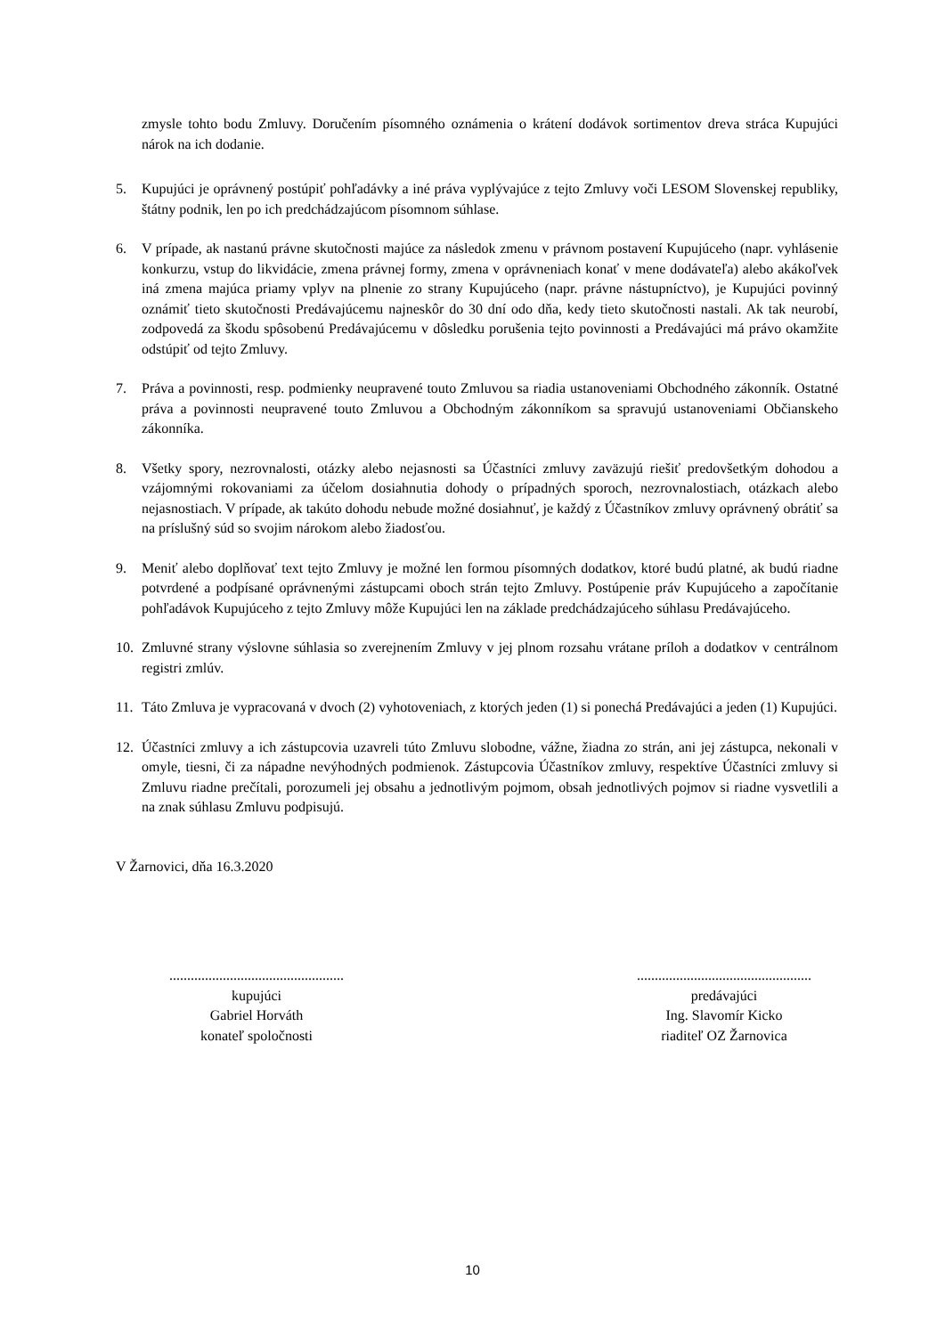zmysle tohto bodu Zmluvy. Doručením písomného oznámenia o krátení dodávok sortimentov dreva stráca Kupujúci nárok na ich dodanie.
5. Kupujúci je oprávnený postúpiť pohľadávky a iné práva vyplývajúce z tejto Zmluvy voči LESOM Slovenskej republiky, štátny podnik, len po ich predchádzajúcom písomnom súhlase.
6. V prípade, ak nastanú právne skutočnosti majúce za následok zmenu v právnom postavení Kupujúceho (napr. vyhlásenie konkurzu, vstup do likvidácie, zmena právnej formy, zmena v oprávneniach konať v mene dodávateľa) alebo akákoľvek iná zmena majúca priamy vplyv na plnenie zo strany Kupujúceho (napr. právne nástupníctvo), je Kupujúci povinný oznámiť tieto skutočnosti Predávajúcemu najneskôr do 30 dní odo dňa, kedy tieto skutočnosti nastali. Ak tak neurobí, zodpovedá za škodu spôsobenú Predávajúcemu v dôsledku porušenia tejto povinnosti a Predávajúci má právo okamžite odstúpiť od tejto Zmluvy.
7. Práva a povinnosti, resp. podmienky neupravené touto Zmluvou sa riadia ustanoveniami Obchodného zákonník. Ostatné práva a povinnosti neupravené touto Zmluvou a Obchodným zákonníkom sa spravujú ustanoveniami Občianskeho zákonníka.
8. Všetky spory, nezrovnalosti, otázky alebo nejasnosti sa Účastníci zmluvy zaväzujú riešiť predovšetkým dohodou a vzájomnými rokovaniami za účelom dosiahnutia dohody o prípadných sporoch, nezrovnalostiach, otázkach alebo nejasnostiach. V prípade, ak takúto dohodu nebude možné dosiahnuť, je každý z Účastníkov zmluvy oprávnený obrátiť sa na príslušný súd so svojim nárokom alebo žiadosťou.
9. Meniť alebo doplňovať text tejto Zmluvy je možné len formou písomných dodatkov, ktoré budú platné, ak budú riadne potvrdené a podpísané oprávnenými zástupcami oboch strán tejto Zmluvy. Postúpenie práv Kupujúceho a započítanie pohľadávok Kupujúceho z tejto Zmluvy môže Kupujúci len na základe predchádzajúceho súhlasu Predávajúceho.
10. Zmluvné strany výslovne súhlasia so zverejnením Zmluvy v jej plnom rozsahu vrátane príloh a dodatkov v centrálnom registri zmlúv.
11. Táto Zmluva je vypracovaná v dvoch (2) vyhotoveniach, z ktorých jeden (1) si ponechá Predávajúci a jeden (1) Kupujúci.
12. Účastníci zmluvy a ich zástupcovia uzavreli túto Zmluvu slobodne, vážne, žiadna zo strán, ani jej zástupca, nekonali v omyle, tiesni, či za nápadne nevýhodných podmienok. Zástupcovia Účastníkov zmluvy, respektíve Účastníci zmluvy si Zmluvu riadne prečítali, porozumeli jej obsahu a jednotlivým pojmom, obsah jednotlivých pojmov si riadne vysvetlili a na znak súhlasu Zmluvu podpisujú.
V Žarnovici, dňa 16.3.2020
.................................................
kupujúci
Gabriel Horváth
konateľ spoločnosti
.................................................
predávajúci
Ing. Slavomír Kicko
riaditeľ OZ Žarnovica
10